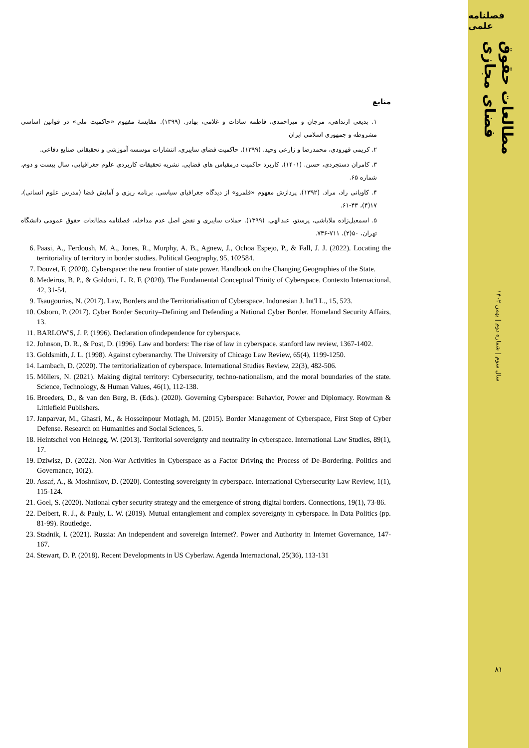منابع
۱. بدیعی ازنداهی، مرجان و میراحمدی، فاطمه سادات و غلامی، بهادر. (۱۳۹۹). مقایسهٔ مفهوم «حاکمیت ملی» در قوانین اساسی مشروطه و جمهوری اسلامی ایران
۲. کریمی قهرودی، محمدرضا و زارعی وحید. (۱۳۹۹). حاکمیت فضای سایبری، انتشارات موسسه آموزشی و تحقیقاتی صنایع دفاعی.
۳. کامران دستجردی، حسن. (۱۴۰۱). کاربرد حاکمیت درمقیاس های فضایی. نشریه تحقیقات کاربردی علوم جغرافیایی، سال بیست و دوم، شماره ۶۵.
۴. کاویانی راد، مراد. (۱۳۹۲). پردازش مفهوم «قلمرو» از دیدگاه جغرافیای سیاسی. برنامه ریزی و آمایش فضا (مدرس علوم انسانی)، ۱۷(۴)، ۴۳-۶۱.
۵. اسمعیل‌زاده ملاباشی، پرستو، عبدالهی. (۱۳۹۹). حملات سایبری و نقض اصل عدم مداخله. فصلنامه مطالعات حقوق عمومی دانشگاه تهران، ۵۰(۲)، ۷۱۱-۷۳۶.
6. Paasi, A., Ferdoush, M. A., Jones, R., Murphy, A. B., Agnew, J., Ochoa Espejo, P., & Fall, J. J. (2022). Locating the territoriality of territory in border studies. Political Geography, 95, 102584.
7. Douzet, F. (2020). Cyberspace: the new frontier of state power. Handbook on the Changing Geographies of the State.
8. Medeiros, B. P., & Goldoni, L. R. F. (2020). The Fundamental Conceptual Trinity of Cyberspace. Contexto Internacional, 42, 31-54.
9. Tsaugourias, N. (2017). Law, Borders and the Territorialisation of Cyberspace. Indonesian J. Int'l L., 15, 523.
10. Osborn, P. (2017). Cyber Border Security–Defining and Defending a National Cyber Border. Homeland Security Affairs, 13.
11. BARLOW'S, J. P. (1996). Declaration ofindependence for cyberspace.
12. Johnson, D. R., & Post, D. (1996). Law and borders: The rise of law in cyberspace. stanford law review, 1367-1402.
13. Goldsmith, J. L. (1998). Against cyberanarchy. The University of Chicago Law Review, 65(4), 1199-1250.
14. Lambach, D. (2020). The territorialization of cyberspace. International Studies Review, 22(3), 482-506.
15. Möllers, N. (2021). Making digital territory: Cybersecurity, techno-nationalism, and the moral boundaries of the state. Science, Technology, & Human Values, 46(1), 112-138.
16. Broeders, D., & van den Berg, B. (Eds.). (2020). Governing Cyberspace: Behavior, Power and Diplomacy. Rowman & Littlefield Publishers.
17. Janparvar, M., Ghasri, M., & Hosseinpour Motlagh, M. (2015). Border Management of Cyberspace, First Step of Cyber Defense. Research on Humanities and Social Sciences, 5.
18. Heintschel von Heinegg, W. (2013). Territorial sovereignty and neutrality in cyberspace. International Law Studies, 89(1), 17.
19. Dziwisz, D. (2022). Non-War Activities in Cyberspace as a Factor Driving the Process of De-Bordering. Politics and Governance, 10(2).
20. Assaf, A., & Moshnikov, D. (2020). Contesting sovereignty in cyberspace. International Cybersecurity Law Review, 1(1), 115-124.
21. Goel, S. (2020). National cyber security strategy and the emergence of strong digital borders. Connections, 19(1), 73-86.
22. Deibert, R. J., & Pauly, L. W. (2019). Mutual entanglement and complex sovereignty in cyberspace. In Data Politics (pp. 81-99). Routledge.
23. Stadnik, I. (2021). Russia: An independent and sovereign Internet?. Power and Authority in Internet Governance, 147-167.
24. Stewart, D. P. (2018). Recent Developments in US Cyberlaw. Agenda Internacional, 25(36), 113-131
فصلنامه علمی
مطالعات حقوق فضای مجازی
سال سوم | شماره دوم | بهمن ۱۴۰۲
۸۱